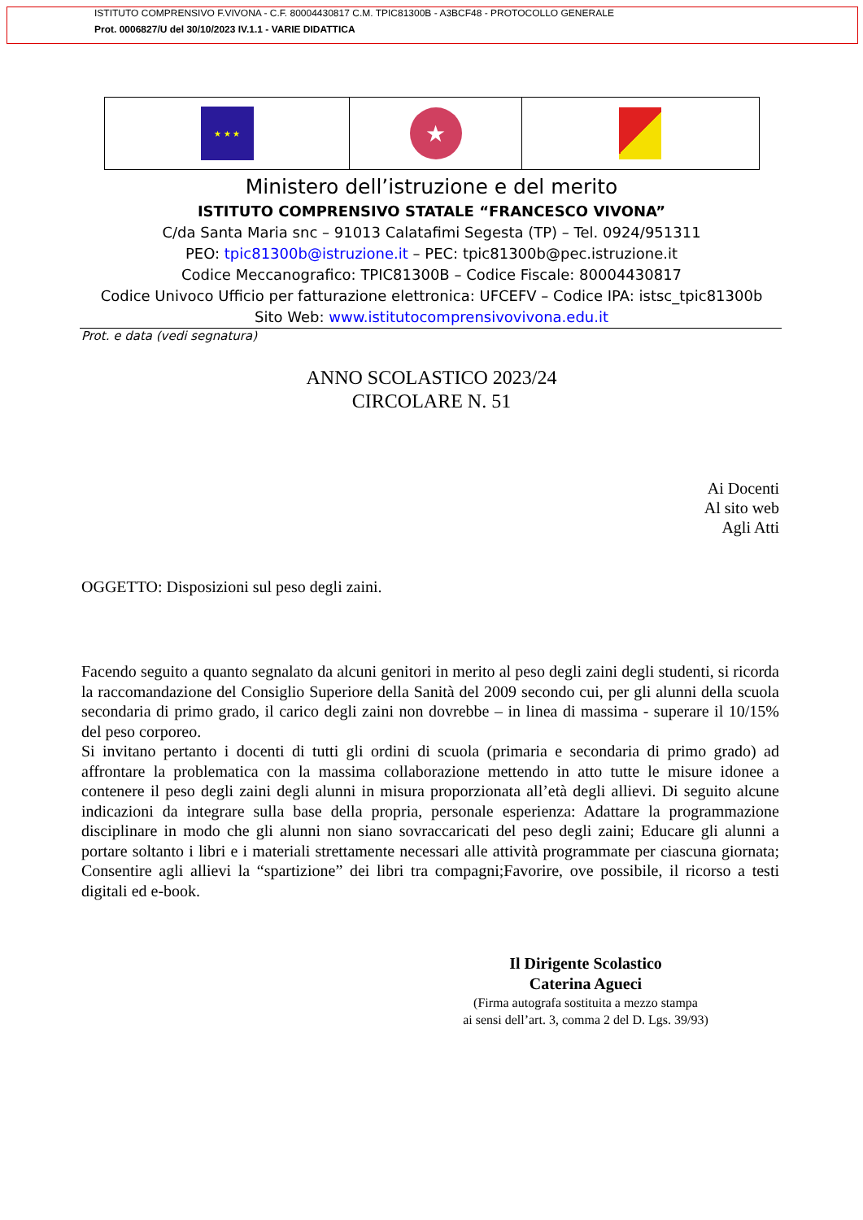ISTITUTO COMPRENSIVO F.VIVONA - C.F. 80004430817 C.M. TPIC81300B - A3BCF48 - PROTOCOLLO GENERALE
Prot. 0006827/U del 30/10/2023 IV.1.1 - VARIE DIDATTICA
★ ★ ★
★
Ministero dell’istruzione e del merito
ISTITUTO COMPRENSIVO STATALE “FRANCESCO VIVONA”
C/da Santa Maria snc – 91013 Calatafimi Segesta (TP) – Tel. 0924/951311
PEO: tpic81300b@istruzione.it – PEC: tpic81300b@pec.istruzione.it
Codice Meccanografico: TPIC81300B – Codice Fiscale: 80004430817
Codice Univoco Ufficio per fatturazione elettronica: UFCEFV – Codice IPA: istsc_tpic81300b
Sito Web: www.istitutocomprensivovivona.edu.it
Prot. e data (vedi segnatura)
ANNO SCOLASTICO 2023/24
CIRCOLARE N. 51
Ai Docenti
Al sito web
Agli Atti
OGGETTO: Disposizioni sul peso degli zaini.
Facendo seguito a quanto segnalato da alcuni genitori in merito al peso degli zaini degli studenti, si ricorda la raccomandazione del Consiglio Superiore della Sanità del 2009 secondo cui, per gli alunni della scuola secondaria di primo grado, il carico degli zaini non dovrebbe – in linea di massima - superare il 10/15% del peso corporeo.
Si invitano pertanto i docenti di tutti gli ordini di scuola (primaria e secondaria di primo grado) ad affrontare la problematica con la massima collaborazione mettendo in atto tutte le misure idonee a contenere il peso degli zaini degli alunni in misura proporzionata all’età degli allievi. Di seguito alcune indicazioni da integrare sulla base della propria, personale esperienza: Adattare la programmazione disciplinare in modo che gli alunni non siano sovraccaricati del peso degli zaini; Educare gli alunni a portare soltanto i libri e i materiali strettamente necessari alle attività programmate per ciascuna giornata; Consentire agli allievi la “spartizione” dei libri tra compagni;Favorire, ove possibile, il ricorso a testi digitali ed e-book.
Il Dirigente Scolastico
Caterina Agueci
(Firma autografa sostituita a mezzo stampa
ai sensi dell’art. 3, comma 2 del D. Lgs. 39/93)